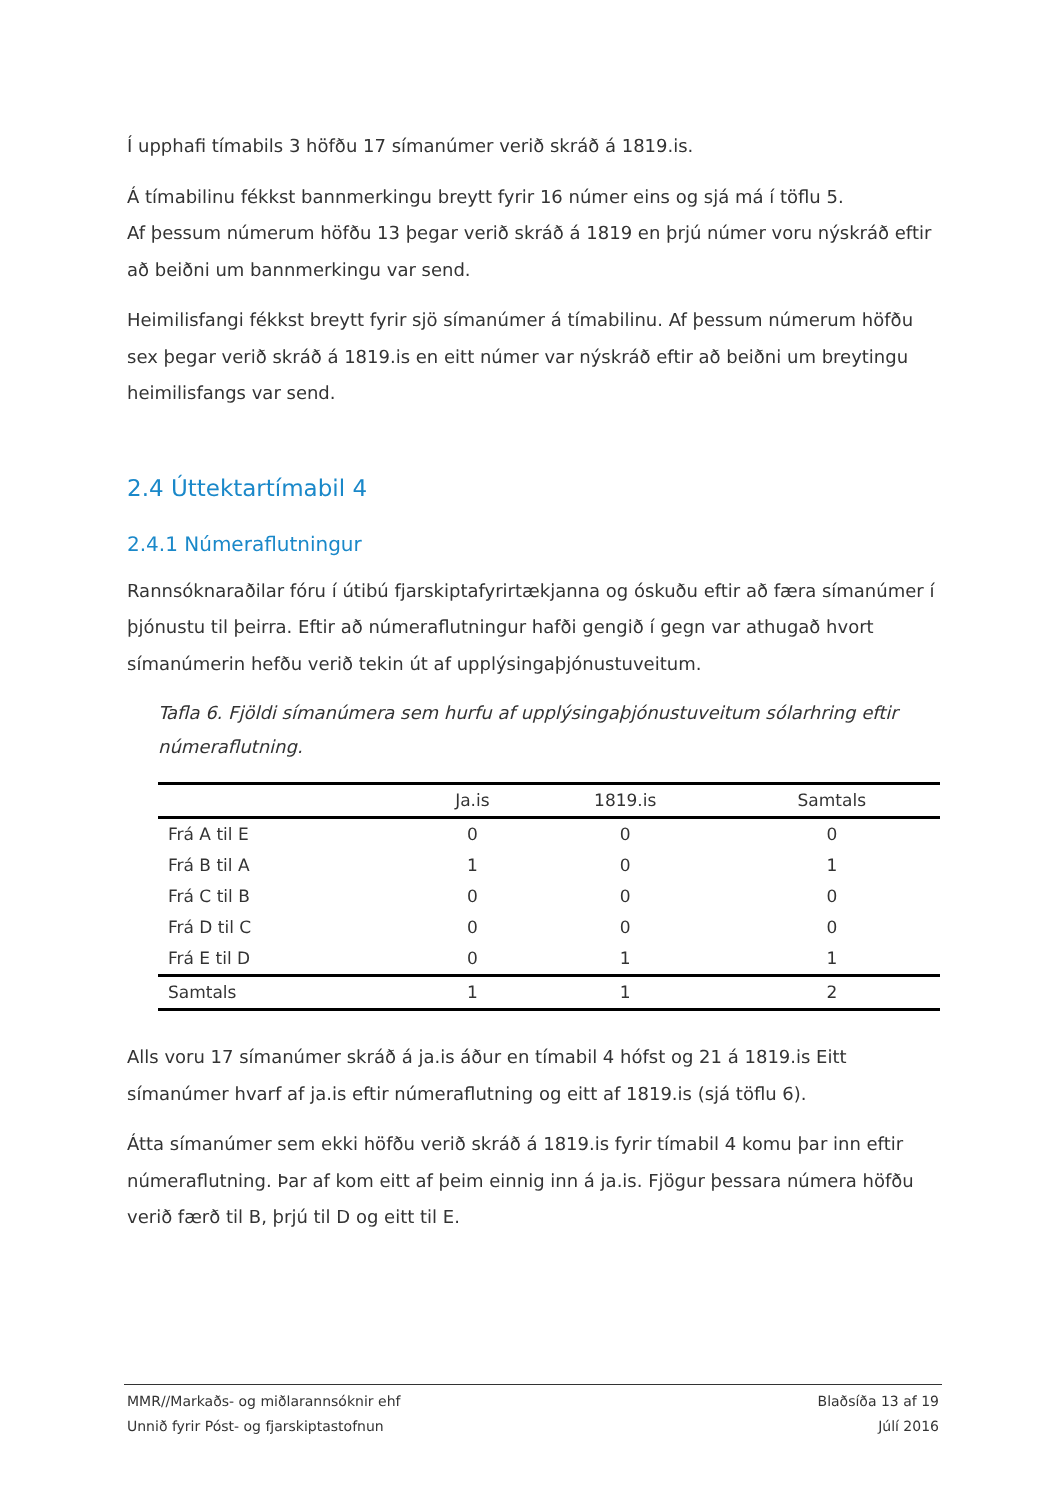Í upphafi tímabils 3 höfðu 17 símanúmer verið skráð á 1819.is.
Á tímabilinu fékkst bannmerkingu breytt fyrir 16 númer eins og sjá má í töflu 5.
Af þessum númerum höfðu 13 þegar verið skráð á 1819 en þrjú númer voru nýskráð eftir að beiðni um bannmerkingu var send.
Heimilisfangi fékkst breytt fyrir sjö símanúmer á tímabilinu. Af þessum númerum höfðu sex þegar verið skráð á 1819.is en eitt númer var nýskráð eftir að beiðni um breytingu heimilisfangs var send.
2.4 Úttektartímabil 4
2.4.1 Númeraflutningur
Rannsóknaraðilar fóru í útibú fjarskiptafyrirtækjanna og óskuðu eftir að færa símanúmer í þjónustu til þeirra. Eftir að númeraflutningur hafði gengið í gegn var athugað hvort símanúmerin hefðu verið tekin út af upplýsingaþjónustuveitum.
Tafla 6. Fjöldi símanúmera sem hurfu af upplýsingaþjónustuveitum sólarhring eftir númeraflutning.
| | Ja.is | 1819.is | Samtals |
| --- | --- | --- | --- |
| Frá A til E | 0 | 0 | 0 |
| Frá B til A | 1 | 0 | 1 |
| Frá C til B | 0 | 0 | 0 |
| Frá D til C | 0 | 0 | 0 |
| Frá E til D | 0 | 1 | 1 |
| Samtals | 1 | 1 | 2 |
Alls voru 17 símanúmer skráð á ja.is áður en tímabil 4 hófst og 21 á 1819.is Eitt símanúmer hvarf af ja.is eftir númeraflutning og eitt af 1819.is (sjá töflu 6).
Átta símanúmer sem ekki höfðu verið skráð á 1819.is fyrir tímabil 4 komu þar inn eftir númeraflutning. Þar af kom eitt af þeim einnig inn á ja.is. Fjögur þessara númera höfðu verið færð til B, þrjú til D og eitt til E.
MMR//Markaðs- og miðlarannsóknir ehf
Unnið fyrir Póst- og fjarskiptastofnun
Blaðsíða 13 af 19
Júlí 2016